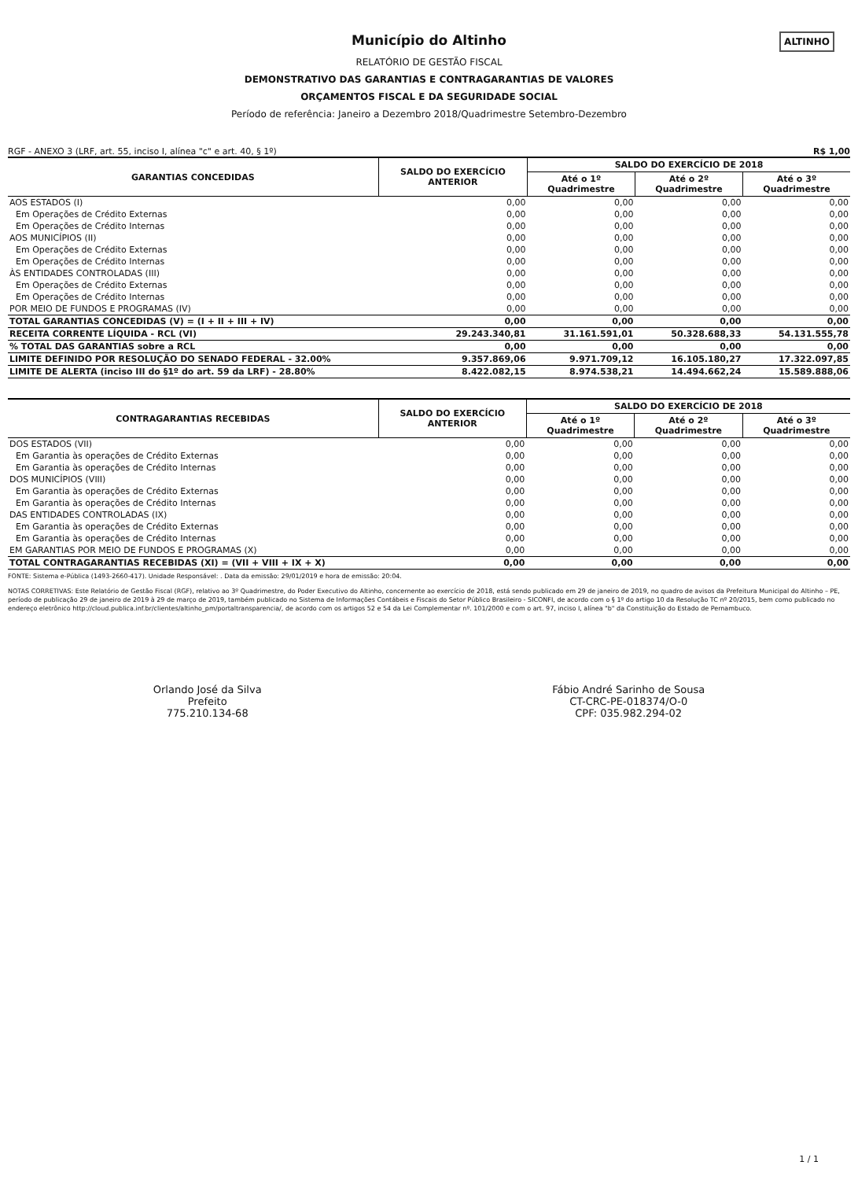ALTINHO
Município do Altinho
RELATÓRIO DE GESTÃO FISCAL
DEMONSTRATIVO DAS GARANTIAS E CONTRAGARANTIAS DE VALORES
ORÇAMENTOS FISCAL E DA SEGURIDADE SOCIAL
Período de referência: Janeiro a Dezembro 2018/Quadrimestre Setembro-Dezembro
RGF - ANEXO 3 (LRF, art. 55, inciso I, alínea "c" e art. 40, § 1º) R$ 1,00
| GARANTIAS CONCEDIDAS | SALDO DO EXERCÍCIO ANTERIOR | SALDO DO EXERCÍCIO DE 2018 | | |
| --- | --- | --- | --- | --- |
| | | Até o 1º Quadrimestre | Até o 2º Quadrimestre | Até o 3º Quadrimestre |
| AOS ESTADOS (I) | 0,00 | 0,00 | 0,00 | 0,00 |
| Em Operações de Crédito Externas | 0,00 | 0,00 | 0,00 | 0,00 |
| Em Operações de Crédito Internas | 0,00 | 0,00 | 0,00 | 0,00 |
| AOS MUNICÍPIOS (II) | 0,00 | 0,00 | 0,00 | 0,00 |
| Em Operações de Crédito Externas | 0,00 | 0,00 | 0,00 | 0,00 |
| Em Operações de Crédito Internas | 0,00 | 0,00 | 0,00 | 0,00 |
| ÀS ENTIDADES CONTROLADAS (III) | 0,00 | 0,00 | 0,00 | 0,00 |
| Em Operações de Crédito Externas | 0,00 | 0,00 | 0,00 | 0,00 |
| Em Operações de Crédito Internas | 0,00 | 0,00 | 0,00 | 0,00 |
| POR MEIO DE FUNDOS E PROGRAMAS (IV) | 0,00 | 0,00 | 0,00 | 0,00 |
| TOTAL GARANTIAS CONCEDIDAS (V) = (I + II + III + IV) | 0,00 | 0,00 | 0,00 | 0,00 |
| RECEITA CORRENTE LÍQUIDA - RCL (VI) | 29.243.340,81 | 31.161.591,01 | 50.328.688,33 | 54.131.555,78 |
| % TOTAL DAS GARANTIAS sobre a RCL | 0,00 | 0,00 | 0,00 | 0,00 |
| LIMITE DEFINIDO POR RESOLUÇÃO DO SENADO FEDERAL - 32.00% | 9.357.869,06 | 9.971.709,12 | 16.105.180,27 | 17.322.097,85 |
| LIMITE DE ALERTA (inciso III do §1º do art. 59 da LRF) - 28.80% | 8.422.082,15 | 8.974.538,21 | 14.494.662,24 | 15.589.888,06 |
| CONTRAGARANTIAS RECEBIDAS | SALDO DO EXERCÍCIO ANTERIOR | SALDO DO EXERCÍCIO DE 2018 | | |
| --- | --- | --- | --- | --- |
| | | Até o 1º Quadrimestre | Até o 2º Quadrimestre | Até o 3º Quadrimestre |
| DOS ESTADOS (VII) | 0,00 | 0,00 | 0,00 | 0,00 |
| Em Garantia às operações de Crédito Externas | 0,00 | 0,00 | 0,00 | 0,00 |
| Em Garantia às operações de Crédito Internas | 0,00 | 0,00 | 0,00 | 0,00 |
| DOS MUNICÍPIOS (VIII) | 0,00 | 0,00 | 0,00 | 0,00 |
| Em Garantia às operações de Crédito Externas | 0,00 | 0,00 | 0,00 | 0,00 |
| Em Garantia às operações de Crédito Internas | 0,00 | 0,00 | 0,00 | 0,00 |
| DAS ENTIDADES CONTROLADAS (IX) | 0,00 | 0,00 | 0,00 | 0,00 |
| Em Garantia às operações de Crédito Externas | 0,00 | 0,00 | 0,00 | 0,00 |
| Em Garantia às operações de Crédito Internas | 0,00 | 0,00 | 0,00 | 0,00 |
| EM GARANTIAS POR MEIO DE FUNDOS E PROGRAMAS (X) | 0,00 | 0,00 | 0,00 | 0,00 |
| TOTAL CONTRAGARANTIAS RECEBIDAS (XI) = (VII + VIII + IX + X) | 0,00 | 0,00 | 0,00 | 0,00 |
FONTE: Sistema e-Pública (1493-2660-417). Unidade Responsável: . Data da emissão: 29/01/2019 e hora de emissão: 20:04.
NOTAS CORRETIVAS: Este Relatório de Gestão Fiscal (RGF), relativo ao 3º Quadrimestre, do Poder Executivo do Altinho, concernente ao exercício de 2018, está sendo publicado em 29 de janeiro de 2019, no quadro de avisos da Prefeitura Municipal do Altinho – PE, período de publicação 29 de janeiro de 2019 à 29 de março de 2019, também publicado no Sistema de Informações Contábeis e Fiscais do Setor Público Brasileiro - SICONFI, de acordo com o § 1º do artigo 10 da Resolução TC nº 20/2015, bem como publicado no endereço eletrônico http://cloud.publica.inf.br/clientes/altinho_pm/portaltransparencia/, de acordo com os artigos 52 e 54 da Lei Complementar nº. 101/2000 e com o art. 97, inciso I, alínea "b" da Constituição do Estado de Pernambuco.
Orlando José da Silva
Prefeito
775.210.134-68
Fábio André Sarinho de Sousa
CT-CRC-PE-018374/O-0
CPF: 035.982.294-02
1 / 1